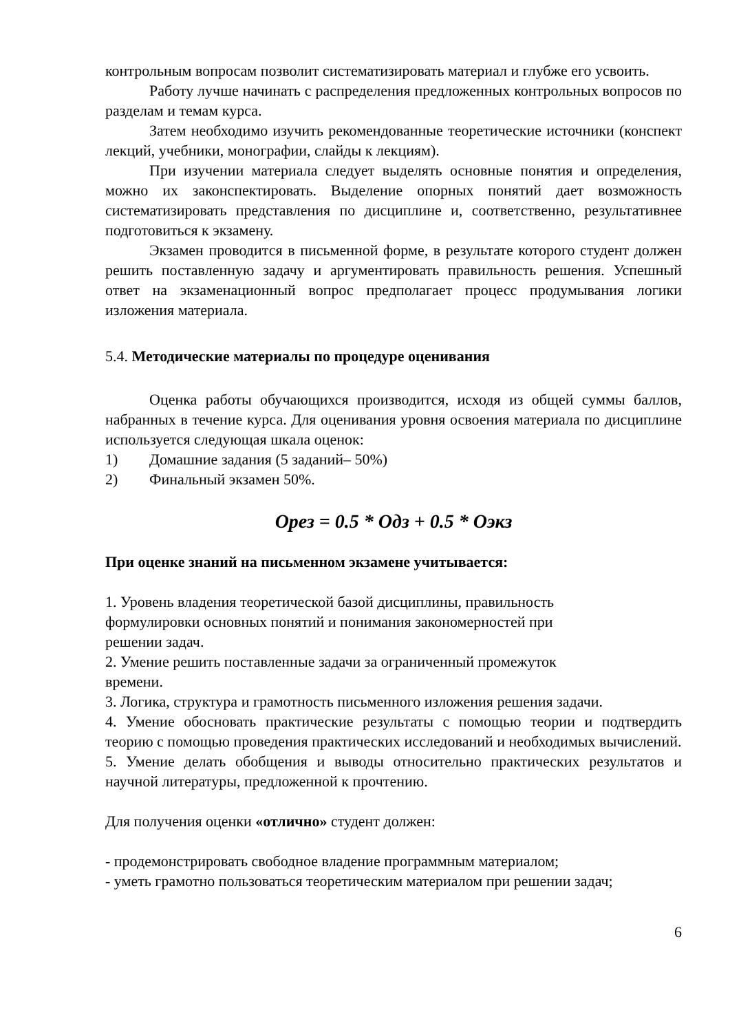контрольным вопросам позволит систематизировать материал и глубже его усвоить.
Работу лучше начинать с распределения предложенных контрольных вопросов по разделам и темам курса.
Затем необходимо изучить рекомендованные теоретические источники (конспект лекций, учебники, монографии, слайды к лекциям).
При изучении материала следует выделять основные понятия и определения, можно их законспектировать. Выделение опорных понятий дает возможность систематизировать представления по дисциплине и, соответственно, результативнее подготовиться к экзамену.
Экзамен проводится в письменной форме, в результате которого студент должен решить поставленную задачу и аргументировать правильность решения. Успешный ответ на экзаменационный вопрос предполагает процесс продумывания логики изложения материала.
5.4. Методические материалы по процедуре оценивания
Оценка работы обучающихся производится, исходя из общей суммы баллов, набранных в течение курса. Для оценивания уровня освоения материала по дисциплине используется следующая шкала оценок:
1) Домашние задания (5 заданий– 50%)
2) Финальный экзамен 50%.
Орез = 0.5 * Одз + 0.5 * Оэкз
При оценке знаний на письменном экзамене учитывается:
1. Уровень владения теоретической базой дисциплины, правильность
формулировки основных понятий и понимания закономерностей при
решении задач.
2. Умение решить поставленные задачи за ограниченный промежуток
времени.
3. Логика, структура и грамотность письменного изложения решения задачи.
4. Умение обосновать практические результаты с помощью теории и подтвердить теорию с помощью проведения практических исследований и необходимых вычислений.
5. Умение делать обобщения и выводы относительно практических результатов и научной литературы, предложенной к прочтению.
Для получения оценки «отлично» студент должен:
- продемонстрировать свободное владение программным материалом;
- уметь грамотно пользоваться теоретическим материалом при решении задач;
6